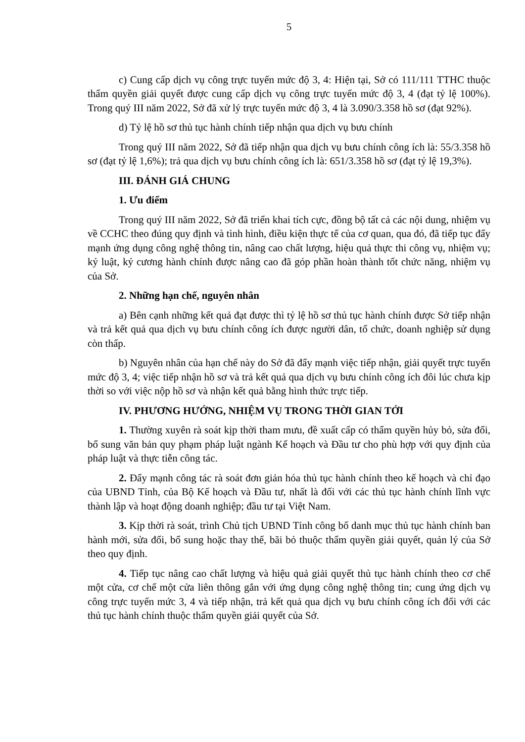5
c) Cung cấp dịch vụ công trực tuyến mức độ 3, 4: Hiện tại, Sở có 111/111 TTHC thuộc thẩm quyền giải quyết được cung cấp dịch vụ công trực tuyến mức độ 3, 4 (đạt tỷ lệ 100%). Trong quý III năm 2022, Sở đã xử lý trực tuyến mức độ 3, 4 là 3.090/3.358 hồ sơ (đạt 92%).
d) Tỷ lệ hồ sơ thủ tục hành chính tiếp nhận qua dịch vụ bưu chính
Trong quý III năm 2022, Sở đã tiếp nhận qua dịch vụ bưu chính công ích là: 55/3.358 hồ sơ (đạt tỷ lệ 1,6%); trả qua dịch vụ bưu chính công ích là: 651/3.358 hồ sơ (đạt tỷ lệ 19,3%).
III. ĐÁNH GIÁ CHUNG
1. Ưu điểm
Trong quý III năm 2022, Sở đã triển khai tích cực, đồng bộ tất cả các nội dung, nhiệm vụ về CCHC theo đúng quy định và tình hình, điều kiện thực tế của cơ quan, qua đó, đã tiếp tục đẩy mạnh ứng dụng công nghệ thông tin, nâng cao chất lượng, hiệu quả thực thi công vụ, nhiệm vụ; kỷ luật, kỷ cương hành chính được nâng cao đã góp phần hoàn thành tốt chức năng, nhiệm vụ của Sở.
2. Những hạn chế, nguyên nhân
a) Bên cạnh những kết quả đạt được thì tỷ lệ hồ sơ thủ tục hành chính được Sở tiếp nhận và trả kết quả qua dịch vụ bưu chính công ích được người dân, tổ chức, doanh nghiệp sử dụng còn thấp.
b) Nguyên nhân của hạn chế này do Sở đã đẩy mạnh việc tiếp nhận, giải quyết trực tuyến mức độ 3, 4; việc tiếp nhận hồ sơ và trả kết quả qua dịch vụ bưu chính công ích đôi lúc chưa kịp thời so với việc nộp hồ sơ và nhận kết quả bằng hình thức trực tiếp.
IV. PHƯƠNG HƯỚNG, NHIỆM VỤ TRONG THỜI GIAN TỚI
1. Thường xuyên rà soát kịp thời tham mưu, đề xuất cấp có thẩm quyền hủy bỏ, sửa đổi, bổ sung văn bản quy phạm pháp luật ngành Kế hoạch và Đầu tư cho phù hợp với quy định của pháp luật và thực tiễn công tác.
2. Đẩy mạnh công tác rà soát đơn giản hóa thủ tục hành chính theo kế hoạch và chỉ đạo của UBND Tỉnh, của Bộ Kế hoạch và Đầu tư, nhất là đối với các thủ tục hành chính lĩnh vực thành lập và hoạt động doanh nghiệp; đầu tư tại Việt Nam.
3. Kịp thời rà soát, trình Chủ tịch UBND Tỉnh công bố danh mục thủ tục hành chính ban hành mới, sửa đổi, bổ sung hoặc thay thế, bãi bỏ thuộc thẩm quyền giải quyết, quản lý của Sở theo quy định.
4. Tiếp tục nâng cao chất lượng và hiệu quả giải quyết thủ tục hành chính theo cơ chế một cửa, cơ chế một cửa liên thông gắn với ứng dụng công nghệ thông tin; cung ứng dịch vụ công trực tuyến mức 3, 4 và tiếp nhận, trả kết quả qua dịch vụ bưu chính công ích đối với các thủ tục hành chính thuộc thẩm quyền giải quyết của Sở.